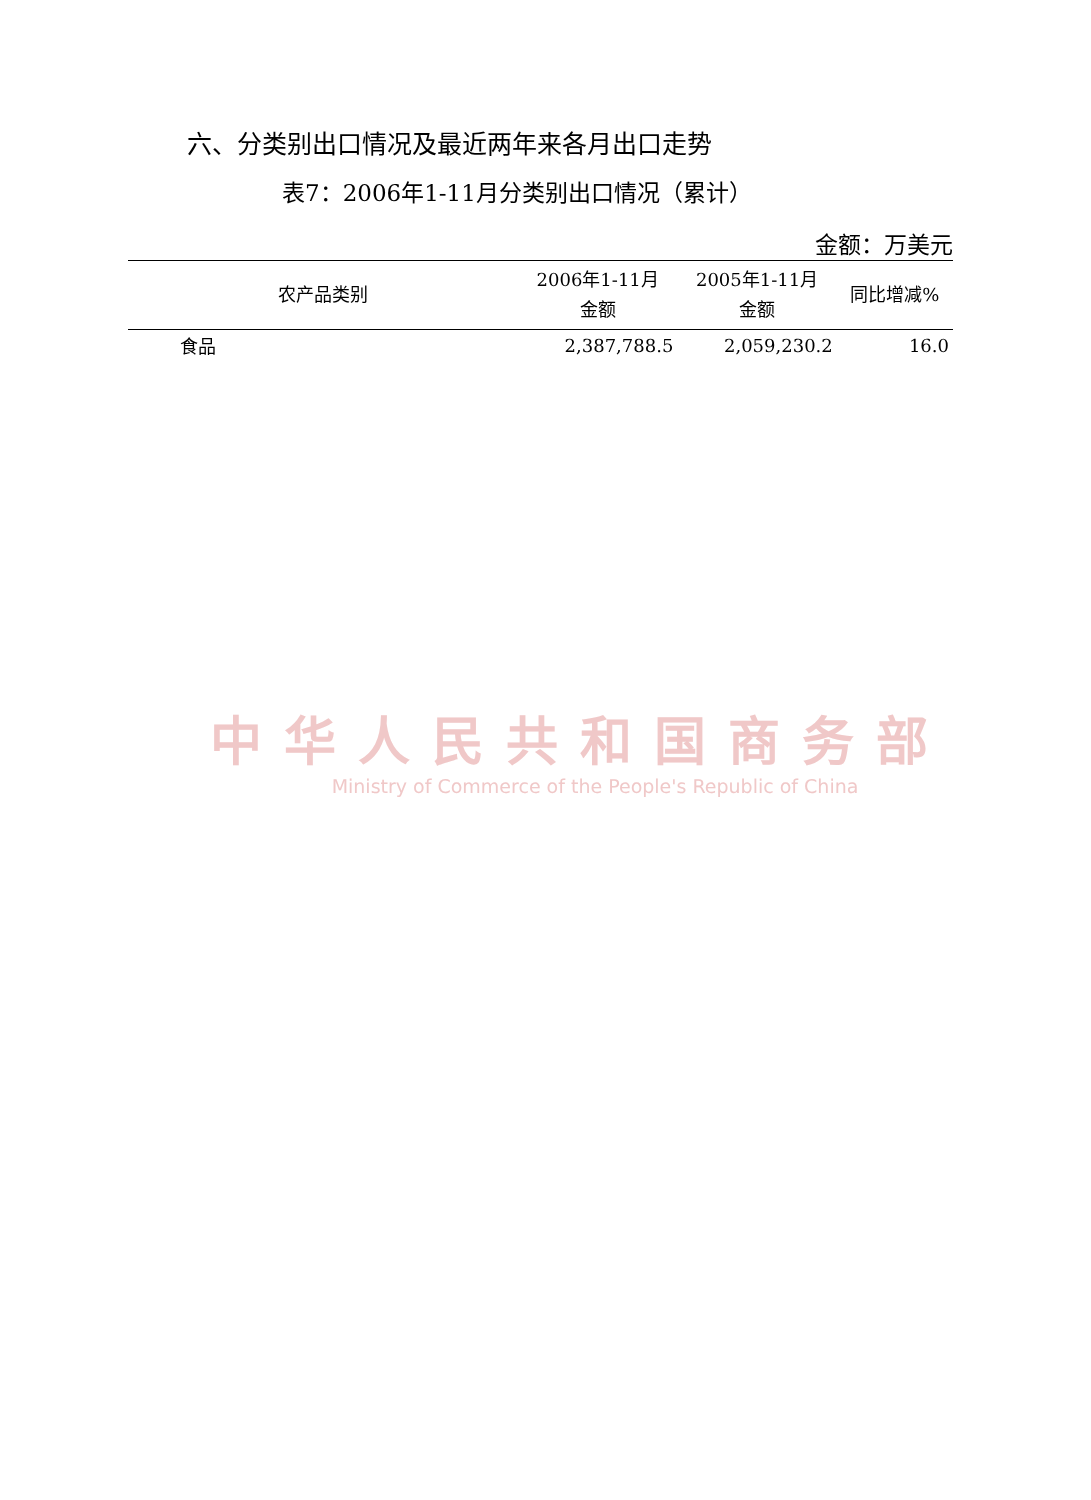六、分类别出口情况及最近两年来各月出口走势
表7：2006年1-11月分类别出口情况（累计）
金额：万美元
| 农产品类别 | 2006年1-11月 金额 | 2005年1-11月 金额 | 同比增减% |
| --- | --- | --- | --- |
| 食品 | 2,387,788.5 | 2,059,230.2 | 16.0 |
中华人民共和国商务部
Ministry of Commerce of the People's Republic of China